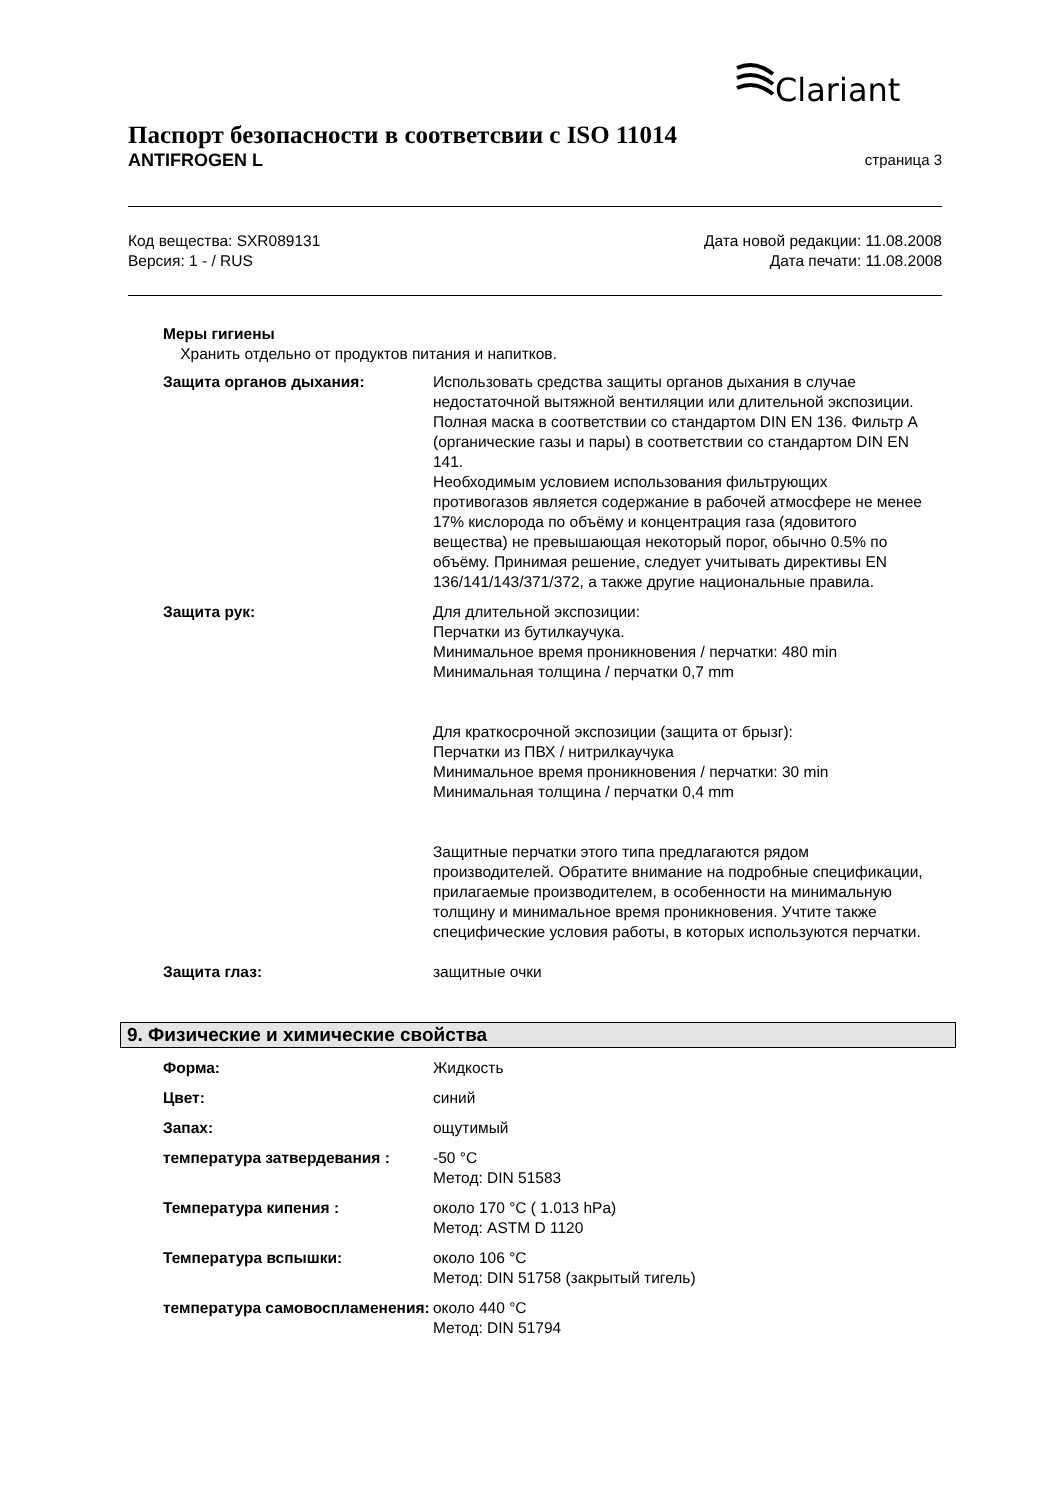Clariant
Паспорт безопасности в соответсвии с ISO 11014
ANTIFROGEN L страница 3
Код вещества: SXR089131
Версия: 1 - / RUS
Дата новой редакции: 11.08.2008
Дата печати: 11.08.2008
Меры гигиены
Хранить отдельно от продуктов питания и напитков.
Защита органов дыхания: Использовать средства защиты органов дыхания в случае недостаточной вытяжной вентиляции или длительной экспозиции.
Полная маска в соответствии со стандартом DIN EN 136. Фильтр A (органические газы и пары) в соответствии со стандартом DIN EN 141.
Необходимым условием использования фильтрующих противогазов является содержание в рабочей атмосфере не менее 17% кислорода по объёму и концентрация газа (ядовитого вещества) не превышающая некоторый порог, обычно 0.5% по объёму. Принимая решение, следует учитывать директивы EN 136/141/143/371/372, а также другие национальные правила.
Защита рук: Для длительной экспозиции:
Перчатки из бутилкаучука.
Минимальное время проникновения / перчатки: 480 min
Минимальная толщина / перчатки 0,7 mm
Для краткосрочной экспозиции (защита от брызг):
Перчатки из ПВХ / нитрилкаучука
Минимальное время проникновения / перчатки: 30 min
Минимальная толщина / перчатки 0,4 mm
Защитные перчатки этого типа предлагаются рядом производителей. Обратите внимание на подробные спецификации, прилагаемые производителем, в особенности на минимальную толщину и минимальное время проникновения. Учтите также специфические условия работы, в которых используются перчатки.
Защита глаз: защитные очки
9. Физические и химические свойства
Форма: Жидкость
Цвет: синий
Запах: ощутимый
температура затвердевания : -50 °C
Метод: DIN 51583
Температура кипения : около 170 °C ( 1.013 hPa)
Метод: ASTM D 1120
Температура вспышки: около 106 °C
Метод: DIN 51758 (закрытый тигель)
температура самовоспламенения:
около 440 °C
Метод: DIN 51794